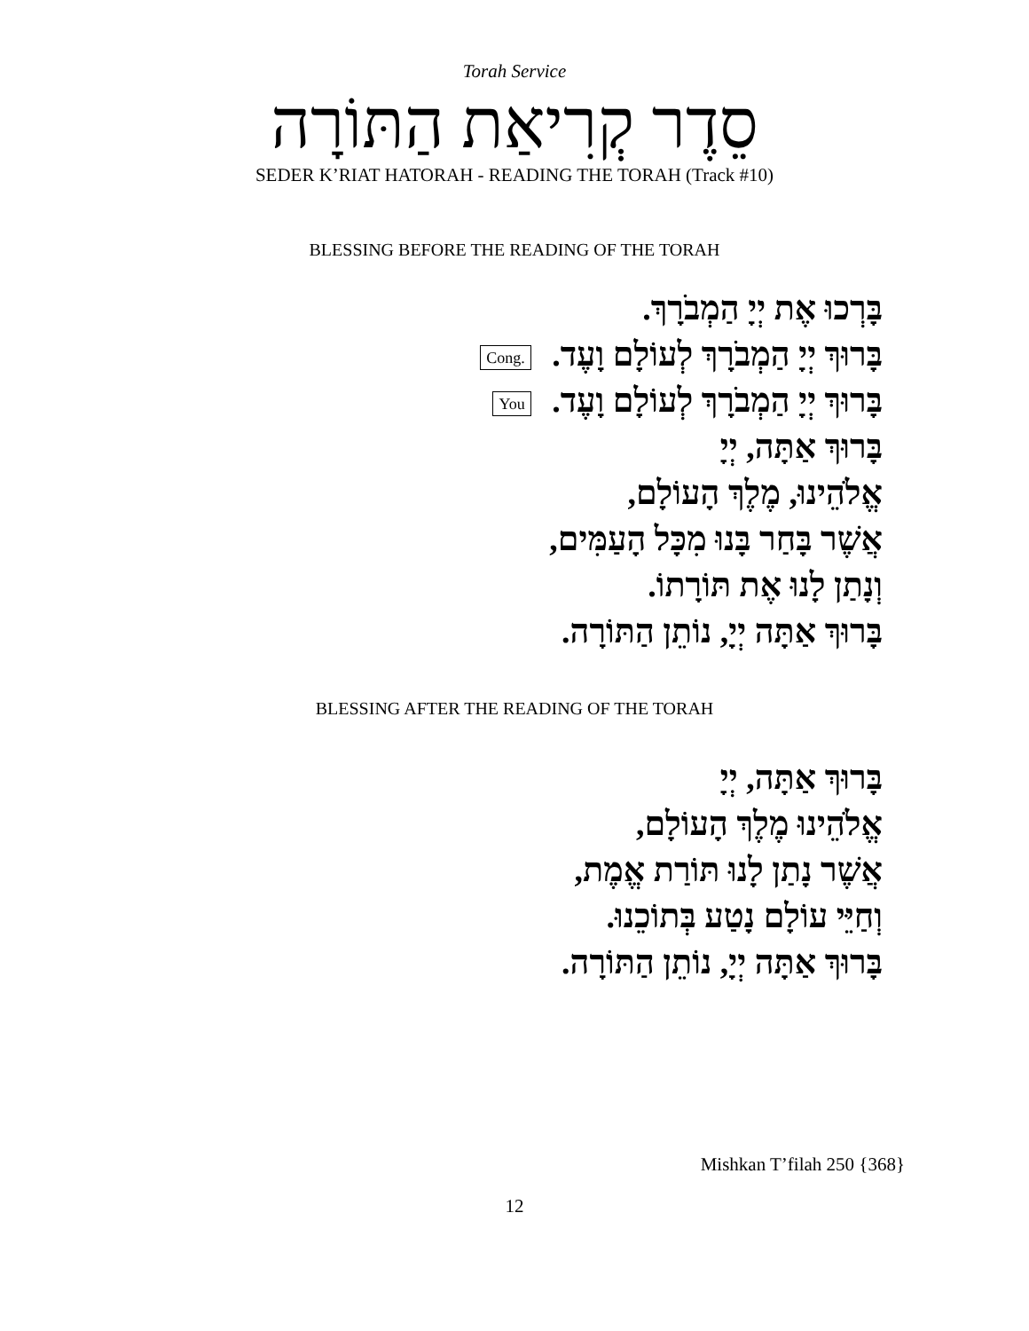Torah Service
סֵדֶר קְרִיאַת הַתּוֹרָה
SEDER K’RIAT HATORAH - READING THE TORAH (Track #10)
BLESSING BEFORE THE READING OF THE TORAH
בָּרְכוּ אֶת יְיָ הַמְבֹרָךְ.
בָּרוּךְ יְיָ הַמְבֹרָךְ לְעוֹלָם וָעֶד. Cong.
בָּרוּךְ יְיָ הַמְבֹרָךְ לְעוֹלָם וָעֶד. You
בָּרוּךְ אַתָּה, יְיָ
אֱלֹהֵינוּ, מֶלֶךְ הָעוֹלָם,
אֲשֶׁר בָּחַר בָּנוּ מִכָּל הָעַמִּים,
וְנָתַן לָנוּ אֶת תּוֹרָתוֹ.
בָּרוּךְ אַתָּה יְיָ, נוֹתֵן הַתּוֹרָה.
BLESSING AFTER THE READING OF THE TORAH
בָּרוּךְ אַתָּה, יְיָ
אֱלֹהֵינוּ מֶלֶךְ הָעוֹלָם,
אֲשֶׁר נָתַן לָנוּ תּוֹרַת אֱמֶת,
וְחַיֵּי עוֹלָם נָטַע בְּתוֹכֵנוּ.
בָּרוּךְ אַתָּה יְיָ, נוֹתֵן הַתּוֹרָה.
Mishkan T’filah 250 {368}
12